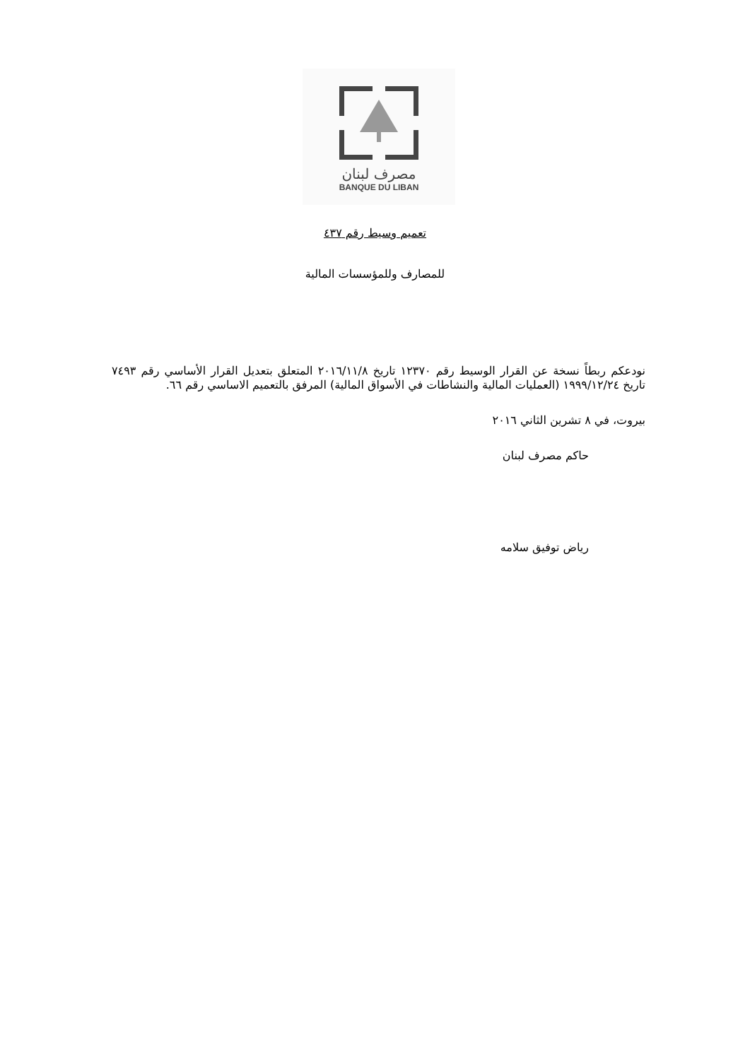مصرف لبنان
BANQUE DU LIBAN
تعميم وسيط رقم ٤٣٧
للمصارف وللمؤسسات المالية
نودعكم ربطاً نسخة عن القرار الوسيط رقم ١٢٣٧٠ تاريخ ٢٠١٦/١١/٨ المتعلق بتعديل القرار الأساسي رقم ٧٤٩٣ تاريخ ١٩٩٩/١٢/٢٤ (العمليات المالية والنشاطات في الأسواق المالية) المرفق بالتعميم الاساسي رقم ٦٦.
بيروت، في ٨ تشرين الثاني ٢٠١٦
حاكم مصرف لبنان
رياض توفيق سلامه